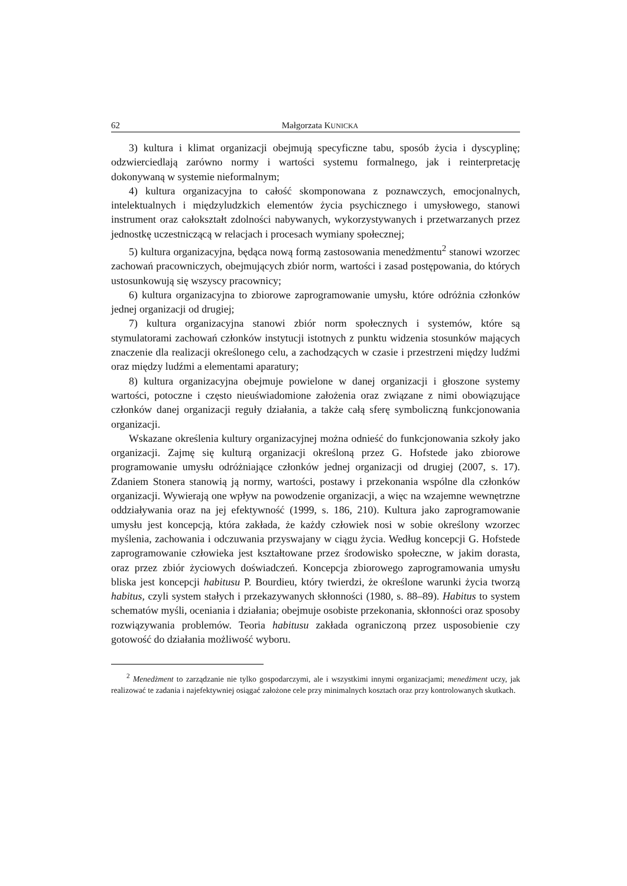62 Małgorzata KUNICKA
3) kultura i klimat organizacji obejmują specyficzne tabu, sposób życia i dyscyplinę; odzwierciedlają zarówno normy i wartości systemu formalnego, jak i reinterpretację dokonywaną w systemie nieformalnym;
4) kultura organizacyjna to całość skomponowana z poznawczych, emocjonalnych, intelektualnych i międzyludzkich elementów życia psychicznego i umysłowego, stanowi instrument oraz całokształt zdolności nabywanych, wykorzystywanych i przetwarzanych przez jednostkę uczestniczącą w relacjach i procesach wymiany społecznej;
5) kultura organizacyjna, będąca nową formą zastosowania menedżmentu<sup>2</sup> stanowi wzorzec zachowań pracowniczych, obejmujących zbiór norm, wartości i zasad postępowania, do których ustosunkowują się wszyscy pracownicy;
6) kultura organizacyjna to zbiorowe zaprogramowanie umysłu, które odróżnia członków jednej organizacji od drugiej;
7) kultura organizacyjna stanowi zbiór norm społecznych i systemów, które są stymulatorami zachowań członków instytucji istotnych z punktu widzenia stosunków mających znaczenie dla realizacji określonego celu, a zachodzących w czasie i przestrzeni między ludźmi oraz między ludźmi a elementami aparatury;
8) kultura organizacyjna obejmuje powielone w danej organizacji i głoszone systemy wartości, potoczne i często nieuświadomione założenia oraz związane z nimi obowiązujące członków danej organizacji reguły działania, a także całą sferę symboliczną funkcjonowania organizacji.
Wskazane określenia kultury organizacyjnej można odnieść do funkcjonowania szkoły jako organizacji. Zajmę się kulturą organizacji określoną przez G. Hofstede jako zbiorowe programowanie umysłu odróżniające członków jednej organizacji od drugiej (2007, s. 17). Zdaniem Stonera stanowią ją normy, wartości, postawy i przekonania wspólne dla członków organizacji. Wywierają one wpływ na powodzenie organizacji, a więc na wzajemne wewnętrzne oddziaływania oraz na jej efektywność (1999, s. 186, 210). Kultura jako zaprogramowanie umysłu jest koncepcją, która zakłada, że każdy człowiek nosi w sobie określony wzorzec myślenia, zachowania i odczuwania przyswajany w ciągu życia. Według koncepcji G. Hofstede zaprogramowanie człowieka jest kształtowane przez środowisko społeczne, w jakim dorasta, oraz przez zbiór życiowych doświadczeń. Koncepcja zbiorowego zaprogramowania umysłu bliska jest koncepcji habitusu P. Bourdieu, który twierdzi, że określone warunki życia tworzą habitus, czyli system stałych i przekazywanych skłonności (1980, s. 88–89). Habitus to system schematów myśli, oceniania i działania; obejmuje osobiste przekonania, skłonności oraz sposoby rozwiązywania problemów. Teoria habitusu zakłada ograniczoną przez usposobienie czy gotowość do działania możliwość wyboru.
<sup>2</sup> Menedżment to zarządzanie nie tylko gospodarczymi, ale i wszystkimi innymi organizacjami; menedżment uczy, jak realizować te zadania i najefektywniej osiągać założone cele przy minimalnych kosztach oraz przy kontrolowanych skutkach.